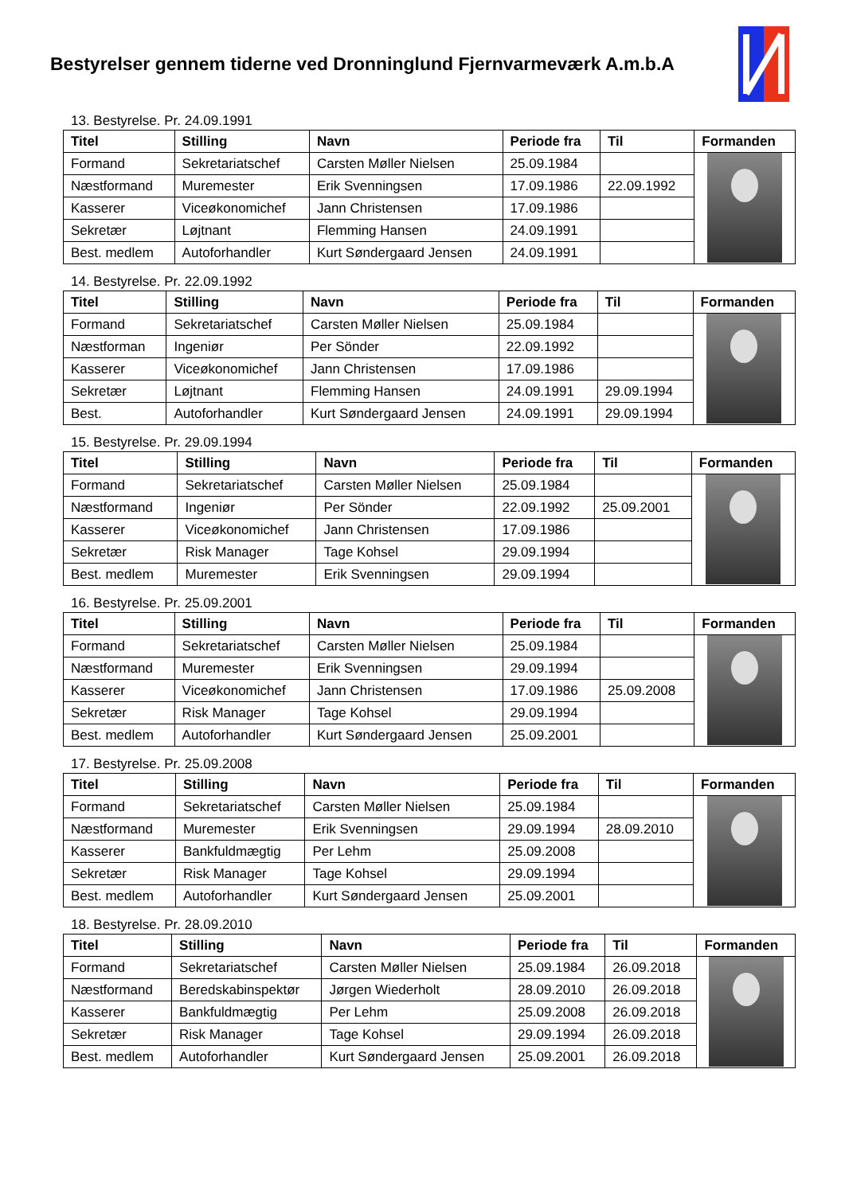Bestyrelser gennem tiderne ved Dronninglund Fjernvarmeværk A.m.b.A
13. Bestyrelse. Pr. 24.09.1991
| Titel | Stilling | Navn | Periode fra | Til | Formanden |
| --- | --- | --- | --- | --- | --- |
| Formand | Sekretariatschef | Carsten Møller Nielsen | 25.09.1984 | | |
| Næstformand | Muremester | Erik Svenningsen | 17.09.1986 | 22.09.1992 | |
| Kasserer | Viceøkonomichef | Jann Christensen | 17.09.1986 | | |
| Sekretær | Løjtnant | Flemming Hansen | 24.09.1991 | | |
| Best. medlem | Autoforhandler | Kurt Søndergaard Jensen | 24.09.1991 | | |
14. Bestyrelse. Pr. 22.09.1992
| Titel | Stilling | Navn | Periode fra | Til | Formanden |
| --- | --- | --- | --- | --- | --- |
| Formand | Sekretariatschef | Carsten Møller Nielsen | 25.09.1984 | | |
| Næstforman | Ingeniør | Per Sönder | 22.09.1992 | | |
| Kasserer | Viceøkonomichef | Jann Christensen | 17.09.1986 | | |
| Sekretær | Løjtnant | Flemming Hansen | 24.09.1991 | 29.09.1994 | |
| Best. | Autoforhandler | Kurt Søndergaard Jensen | 24.09.1991 | 29.09.1994 | |
15. Bestyrelse. Pr. 29.09.1994
| Titel | Stilling | Navn | Periode fra | Til | Formanden |
| --- | --- | --- | --- | --- | --- |
| Formand | Sekretariatschef | Carsten Møller Nielsen | 25.09.1984 | | |
| Næstformand | Ingeniør | Per Sönder | 22.09.1992 | 25.09.2001 | |
| Kasserer | Viceøkonomichef | Jann Christensen | 17.09.1986 | | |
| Sekretær | Risk Manager | Tage Kohsel | 29.09.1994 | | |
| Best. medlem | Muremester | Erik Svenningsen | 29.09.1994 | | |
16. Bestyrelse. Pr. 25.09.2001
| Titel | Stilling | Navn | Periode fra | Til | Formanden |
| --- | --- | --- | --- | --- | --- |
| Formand | Sekretariatschef | Carsten Møller Nielsen | 25.09.1984 | | |
| Næstformand | Muremester | Erik Svenningsen | 29.09.1994 | | |
| Kasserer | Viceøkonomichef | Jann Christensen | 17.09.1986 | 25.09.2008 | |
| Sekretær | Risk Manager | Tage Kohsel | 29.09.1994 | | |
| Best. medlem | Autoforhandler | Kurt Søndergaard Jensen | 25.09.2001 | | |
17. Bestyrelse. Pr. 25.09.2008
| Titel | Stilling | Navn | Periode fra | Til | Formanden |
| --- | --- | --- | --- | --- | --- |
| Formand | Sekretariatschef | Carsten Møller Nielsen | 25.09.1984 | | |
| Næstformand | Muremester | Erik Svenningsen | 29.09.1994 | 28.09.2010 | |
| Kasserer | Bankfuldmægtig | Per Lehm | 25.09.2008 | | |
| Sekretær | Risk Manager | Tage Kohsel | 29.09.1994 | | |
| Best. medlem | Autoforhandler | Kurt Søndergaard Jensen | 25.09.2001 | | |
18. Bestyrelse. Pr. 28.09.2010
| Titel | Stilling | Navn | Periode fra | Til | Formanden |
| --- | --- | --- | --- | --- | --- |
| Formand | Sekretariatschef | Carsten Møller Nielsen | 25.09.1984 | 26.09.2018 | |
| Næstformand | Beredskabinspektør | Jørgen Wiederholt | 28.09.2010 | 26.09.2018 | |
| Kasserer | Bankfuldmægtig | Per Lehm | 25.09.2008 | 26.09.2018 | |
| Sekretær | Risk Manager | Tage Kohsel | 29.09.1994 | 26.09.2018 | |
| Best. medlem | Autoforhandler | Kurt Søndergaard Jensen | 25.09.2001 | 26.09.2018 | |